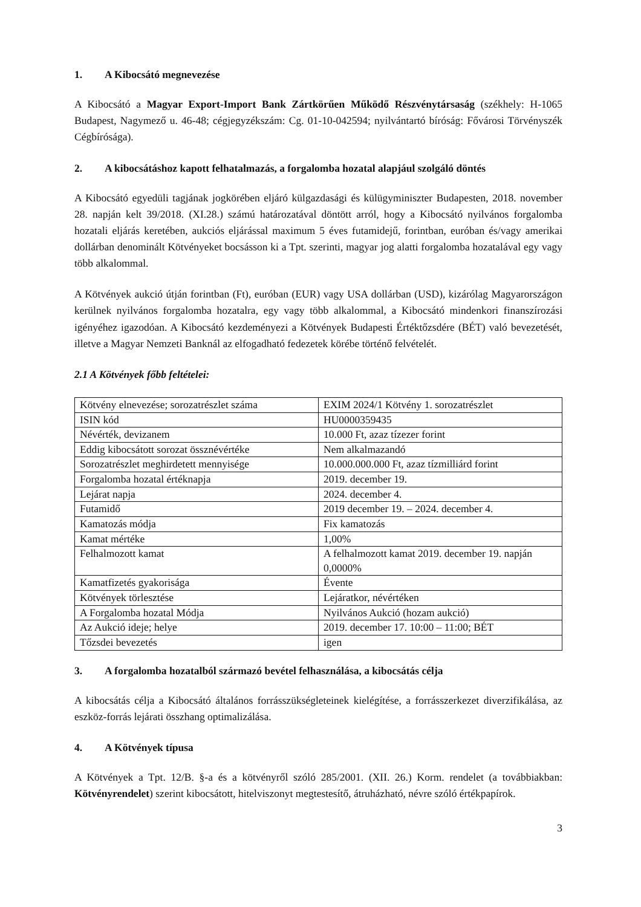1. A Kibocsátó megnevezése
A Kibocsátó a Magyar Export-Import Bank Zártkörűen Működő Részvénytársaság (székhely: H-1065 Budapest, Nagymező u. 46-48; cégjegyzékszám: Cg. 01-10-042594; nyilvántartó bíróság: Fővárosi Törvényszék Cégbírósága).
2. A kibocsátáshoz kapott felhatalmazás, a forgalomba hozatal alapjául szolgáló döntés
A Kibocsátó egyedüli tagjának jogkörében eljáró külgazdasági és külügyminiszter Budapesten, 2018. november 28. napján kelt 39/2018. (XI.28.) számú határozatával döntött arról, hogy a Kibocsátó nyilvános forgalomba hozatali eljárás keretében, aukciós eljárással maximum 5 éves futamidejű, forintban, euróban és/vagy amerikai dollárban denominált Kötvényeket bocsásson ki a Tpt. szerinti, magyar jog alatti forgalomba hozatalával egy vagy több alkalommal.
A Kötvények aukció útján forintban (Ft), euróban (EUR) vagy USA dollárban (USD), kizárólag Magyarországon kerülnek nyilvános forgalomba hozatalra, egy vagy több alkalommal, a Kibocsátó mindenkori finanszírozási igényéhez igazodóan. A Kibocsátó kezdeményezi a Kötvények Budapesti Értéktőzsdére (BÉT) való bevezetését, illetve a Magyar Nemzeti Banknál az elfogadható fedezetek körébe történő felvételét.
2.1 A Kötvények főbb feltételei:
| Kötvény elnevezése; sorozatrészlet száma | EXIM 2024/1 Kötvény 1. sorozatrészlet |
| ISIN kód | HU0000359435 |
| Névérték, devizanem | 10.000 Ft, azaz tízezer forint |
| Eddig kibocsátott sorozat össznévértéke | Nem alkalmazandó |
| Sorozatrészlet meghirdetett mennyisége | 10.000.000.000 Ft, azaz tízmilliárd forint |
| Forgalomba hozatal értéknapja | 2019. december 19. |
| Lejárat napja | 2024. december 4. |
| Futamidő | 2019 december 19. – 2024. december 4. |
| Kamatozás módja | Fix kamatozás |
| Kamat mértéke | 1,00% |
| Felhalmozott kamat | A felhalmozott kamat 2019. december 19. napján 0,0000% |
| Kamatfizetés gyakorisága | Évente |
| Kötvények törlesztése | Lejáratkor, névértéken |
| A Forgalomba hozatal Módja | Nyilvános Aukció (hozam aukció) |
| Az Aukció ideje; helye | 2019. december 17. 10:00 – 11:00; BÉT |
| Tőzsdei bevezetés | igen |
3. A forgalomba hozatalból származó bevétel felhasználása, a kibocsátás célja
A kibocsátás célja a Kibocsátó általános forrásszükségleteinek kielégítése, a forrásszerkezet diverzifikálása, az eszköz-forrás lejárati összhang optimalizálása.
4. A Kötvények típusa
A Kötvények a Tpt. 12/B. §-a és a kötvényről szóló 285/2001. (XII. 26.) Korm. rendelet (a továbbiakban: Kötvényrendelet) szerint kibocsátott, hitelviszonyt megtestesítő, átruházható, névre szóló értékpapírok.
3